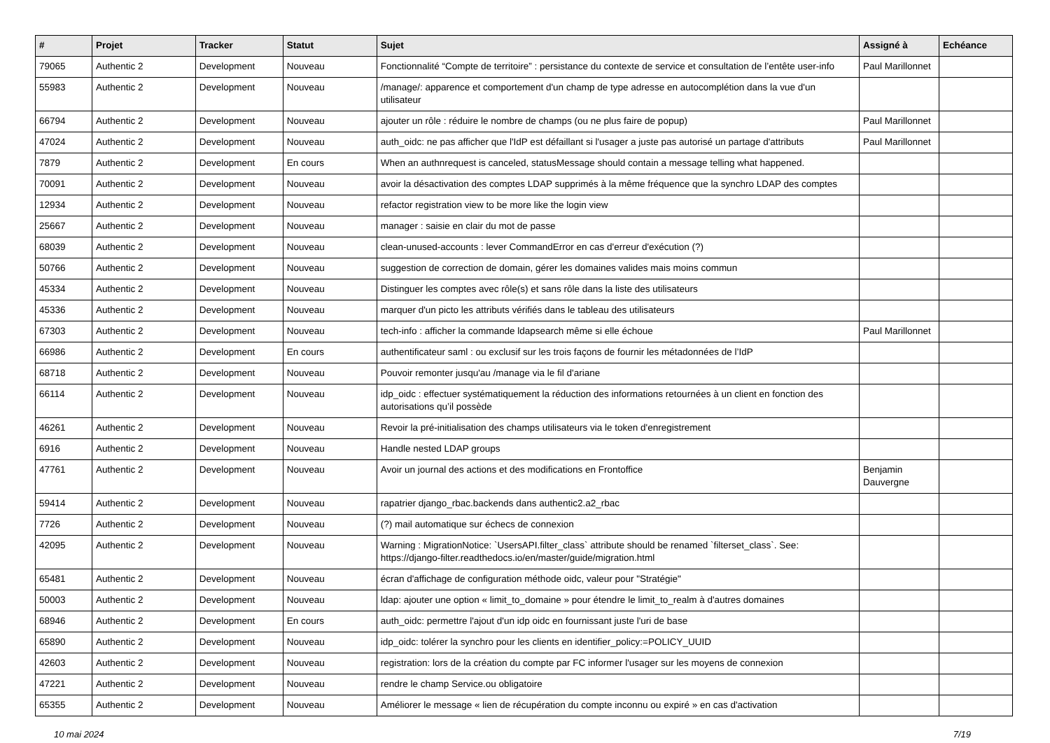| # | Projet | Tracker | Statut | Sujet | Assigné à | Echéance |
| --- | --- | --- | --- | --- | --- | --- |
| 79065 | Authentic 2 | Development | Nouveau | Fonctionnalité “Compte de territoire” : persistance du contexte de service et consultation de l’entête user-info | Paul Marillonnet | |
| 55983 | Authentic 2 | Development | Nouveau | /manage/: apparence et comportement d'un champ de type adresse en autocomplétion dans la vue d'un utilisateur | | |
| 66794 | Authentic 2 | Development | Nouveau | ajouter un rôle : réduire le nombre de champs (ou ne plus faire de popup) | Paul Marillonnet | |
| 47024 | Authentic 2 | Development | Nouveau | auth_oidc: ne pas afficher que l'IdP est défaillant si l'usager a juste pas autorisé un partage d'attributs | Paul Marillonnet | |
| 7879 | Authentic 2 | Development | En cours | When an authnrequest is canceled, statusMessage should contain a message telling what happened. | | |
| 70091 | Authentic 2 | Development | Nouveau | avoir la désactivation des comptes LDAP supprimés à la même fréquence que la synchro LDAP des comptes | | |
| 12934 | Authentic 2 | Development | Nouveau | refactor registration view to be more like the login view | | |
| 25667 | Authentic 2 | Development | Nouveau | manager : saisie en clair du mot de passe | | |
| 68039 | Authentic 2 | Development | Nouveau | clean-unused-accounts : lever CommandError en cas d'erreur d'exécution (?) | | |
| 50766 | Authentic 2 | Development | Nouveau | suggestion de correction de domain, gérer les domaines valides mais moins commun | | |
| 45334 | Authentic 2 | Development | Nouveau | Distinguer les comptes avec rôle(s) et sans rôle dans la liste des utilisateurs | | |
| 45336 | Authentic 2 | Development | Nouveau | marquer d'un picto les attributs vérifiés dans le tableau des utilisateurs | | |
| 67303 | Authentic 2 | Development | Nouveau | tech-info : afficher la commande ldapsearch même si elle échoue | Paul Marillonnet | |
| 66986 | Authentic 2 | Development | En cours | authentificateur saml : ou exclusif sur les trois façons de fournir les métadonnées de l’IdP | | |
| 68718 | Authentic 2 | Development | Nouveau | Pouvoir remonter jusqu'au /manage via le fil d'ariane | | |
| 66114 | Authentic 2 | Development | Nouveau | idp_oidc : effectuer systématiquement la réduction des informations retournées à un client en fonction des autorisations qu’il possède | | |
| 46261 | Authentic 2 | Development | Nouveau | Revoir la pré-initialisation des champs utilisateurs via le token d'enregistrement | | |
| 6916 | Authentic 2 | Development | Nouveau | Handle nested LDAP groups | | |
| 47761 | Authentic 2 | Development | Nouveau | Avoir un journal des actions et des modifications en Frontoffice | Benjamin Dauvergne | |
| 59414 | Authentic 2 | Development | Nouveau | rapatrier django_rbac.backends dans authentic2.a2_rbac | | |
| 7726 | Authentic 2 | Development | Nouveau | (?) mail automatique sur échecs de connexion | | |
| 42095 | Authentic 2 | Development | Nouveau | Warning : MigrationNotice: `UsersAPI.filter_class` attribute should be renamed `filterset_class`. See: https://django-filter.readthedocs.io/en/master/guide/migration.html | | |
| 65481 | Authentic 2 | Development | Nouveau | écran d'affichage de configuration méthode oidc, valeur pour "Stratégie" | | |
| 50003 | Authentic 2 | Development | Nouveau | ldap: ajouter une option « limit_to_domaine » pour étendre le limit_to_realm à d'autres domaines | | |
| 68946 | Authentic 2 | Development | En cours | auth_oidc: permettre l'ajout d'un idp oidc en fournissant juste l'uri de base | | |
| 65890 | Authentic 2 | Development | Nouveau | idp_oidc: tolérer la synchro pour les clients en identifier_policy:=POLICY_UUID | | |
| 42603 | Authentic 2 | Development | Nouveau | registration: lors de la création du compte par FC informer l'usager sur les moyens de connexion | | |
| 47221 | Authentic 2 | Development | Nouveau | rendre le champ Service.ou obligatoire | | |
| 65355 | Authentic 2 | Development | Nouveau | Améliorer le message « lien de récupération du compte inconnu ou expiré » en cas d'activation | | |
10 mai 2024 7/19